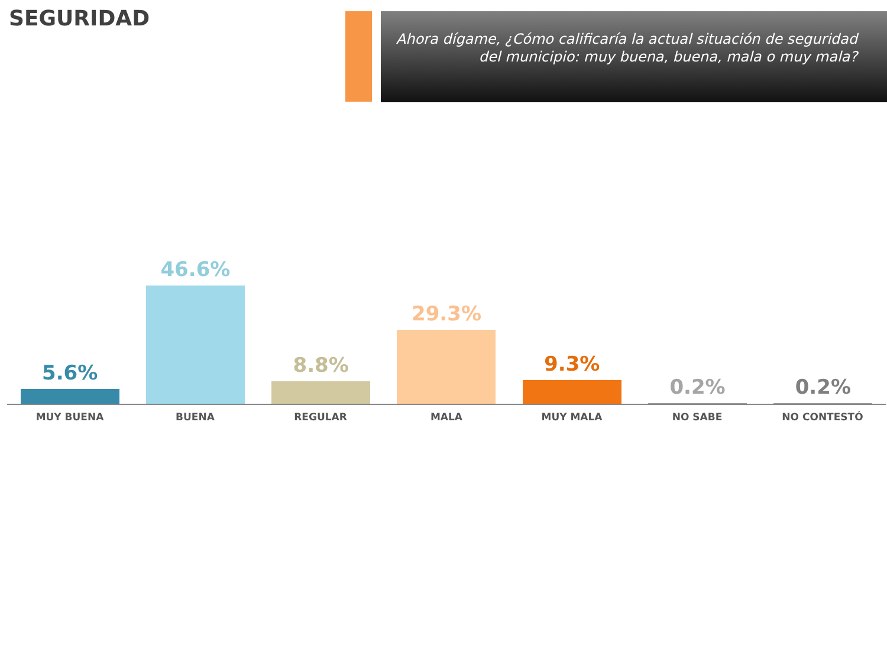SEGURIDAD
Ahora dígame, ¿Cómo calificaría la actual situación de seguridad del municipio: muy buena, buena, mala o muy mala?
5.6% 46.6% 8.8% 29.3% 9.3% 0.2% 0.2%
MUY BUENA BUENA REGULAR MALA MUY MALA NO SABE NO CONTESTÓ